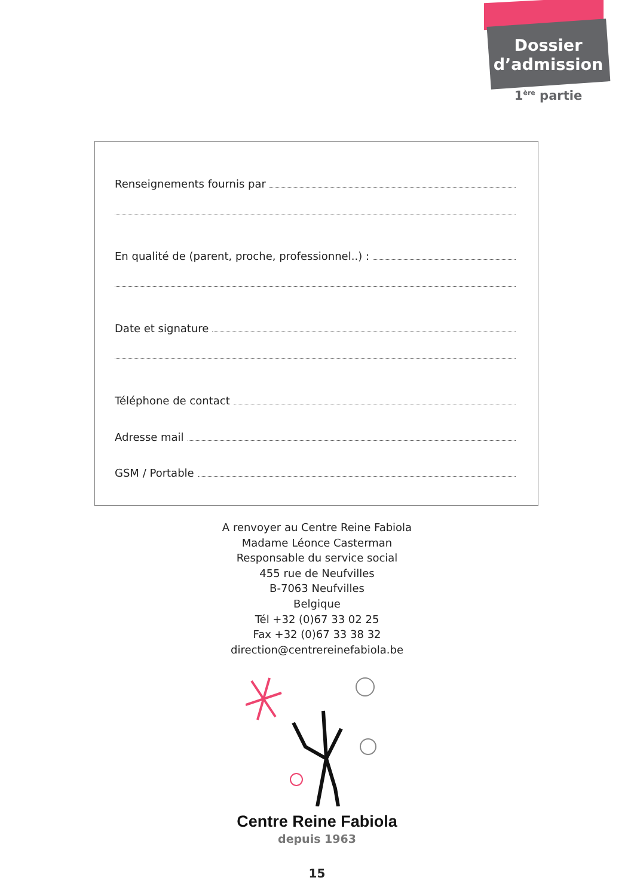Dossier
d’admission
1<sup>ère</sup> partie
Renseignements fournis par
En qualité de (parent, proche, professionnel..) :
Date et signature
Téléphone de contact
Adresse mail
GSM / Portable
A renvoyer au Centre Reine Fabiola
Madame Léonce Casterman
Responsable du service social
455 rue de Neufvilles
B-7063 Neufvilles
Belgique
Tél +32 (0)67 33 02 25
Fax +32 (0)67 33 38 32
direction@centrereinefabiola.be
Centre Reine Fabiola
depuis 1963
15